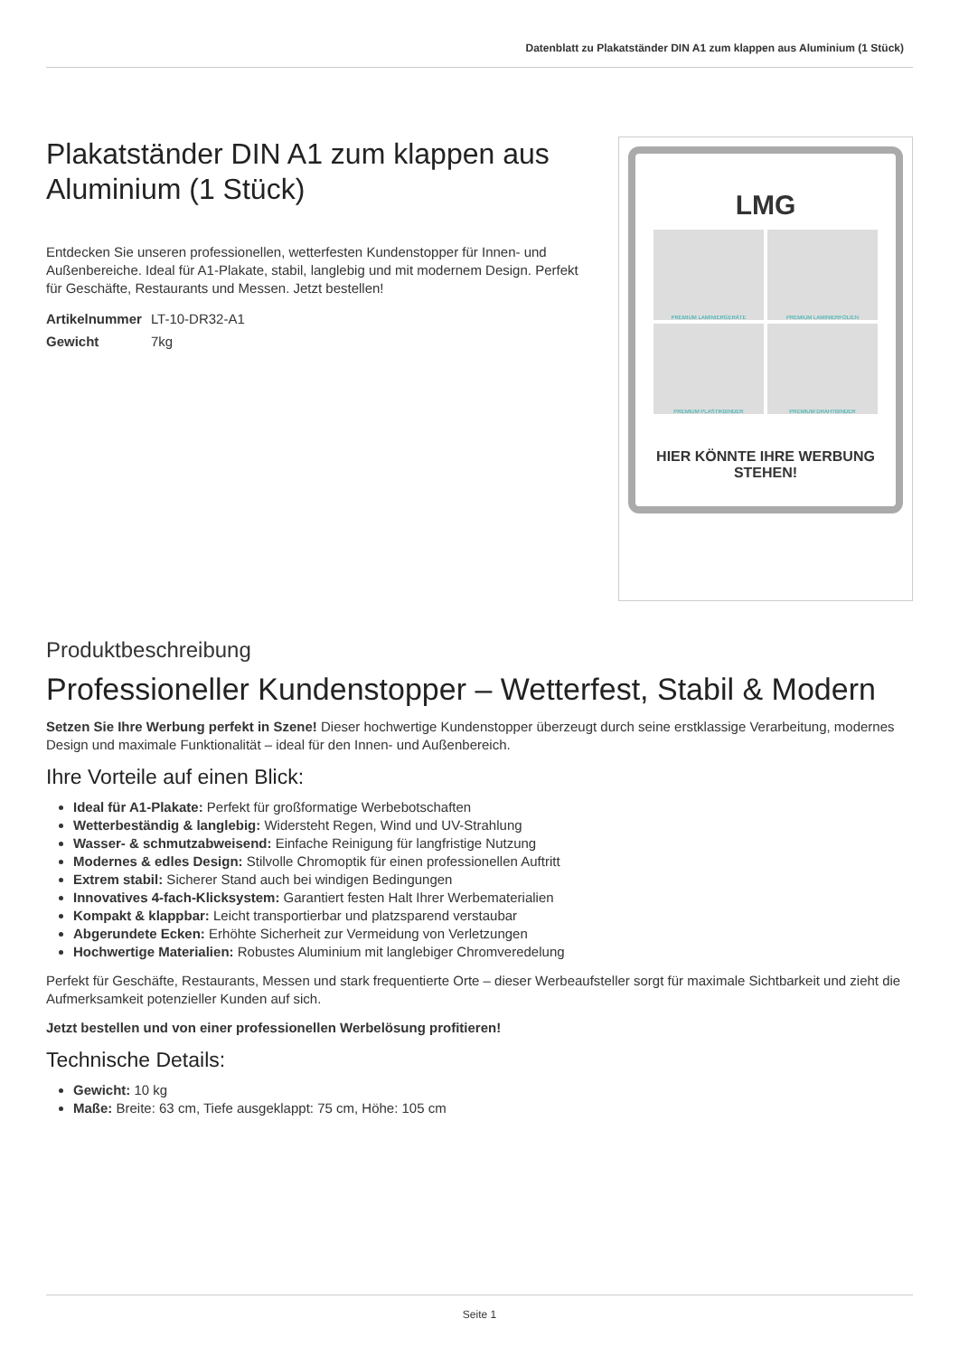Datenblatt zu Plakatständer DIN A1 zum klappen aus Aluminium (1 Stück)
Plakatständer DIN A1 zum klappen aus Aluminium (1 Stück)
Entdecken Sie unseren professionellen, wetterfesten Kundenstopper für Innen- und Außenbereiche. Ideal für A1-Plakate, stabil, langlebig und mit modernem Design. Perfekt für Geschäfte, Restaurants und Messen. Jetzt bestellen!
| Artikelnummer | LT-10-DR32-A1 |
| Gewicht | 7kg |
LMG
PREMIUM LAMINIERGERÄTE
PREMIUM LAMINIERFOLIEN
PREMIUM PLASTIKBINDER
PREMIUM DRAHTBINDER
HIER KÖNNTE IHRE WERBUNG STEHEN!
Produktbeschreibung
Professioneller Kundenstopper – Wetterfest, Stabil & Modern
Setzen Sie Ihre Werbung perfekt in Szene! Dieser hochwertige Kundenstopper überzeugt durch seine erstklassige Verarbeitung, modernes Design und maximale Funktionalität – ideal für den Innen- und Außenbereich.
Ihre Vorteile auf einen Blick:
Ideal für A1-Plakate: Perfekt für großformatige Werbebotschaften
Wetterbeständig & langlebig: Widersteht Regen, Wind und UV-Strahlung
Wasser- & schmutzabweisend: Einfache Reinigung für langfristige Nutzung
Modernes & edles Design: Stilvolle Chromoptik für einen professionellen Auftritt
Extrem stabil: Sicherer Stand auch bei windigen Bedingungen
Innovatives 4-fach-Klicksystem: Garantiert festen Halt Ihrer Werbematerialien
Kompakt & klappbar: Leicht transportierbar und platzsparend verstaubar
Abgerundete Ecken: Erhöhte Sicherheit zur Vermeidung von Verletzungen
Hochwertige Materialien: Robustes Aluminium mit langlebiger Chromveredelung
Perfekt für Geschäfte, Restaurants, Messen und stark frequentierte Orte – dieser Werbeaufsteller sorgt für maximale Sichtbarkeit und zieht die Aufmerksamkeit potenzieller Kunden auf sich.
Jetzt bestellen und von einer professionellen Werbelösung profitieren!
Technische Details:
Gewicht: 10 kg
Maße: Breite: 63 cm, Tiefe ausgeklappt: 75 cm, Höhe: 105 cm
Seite 1